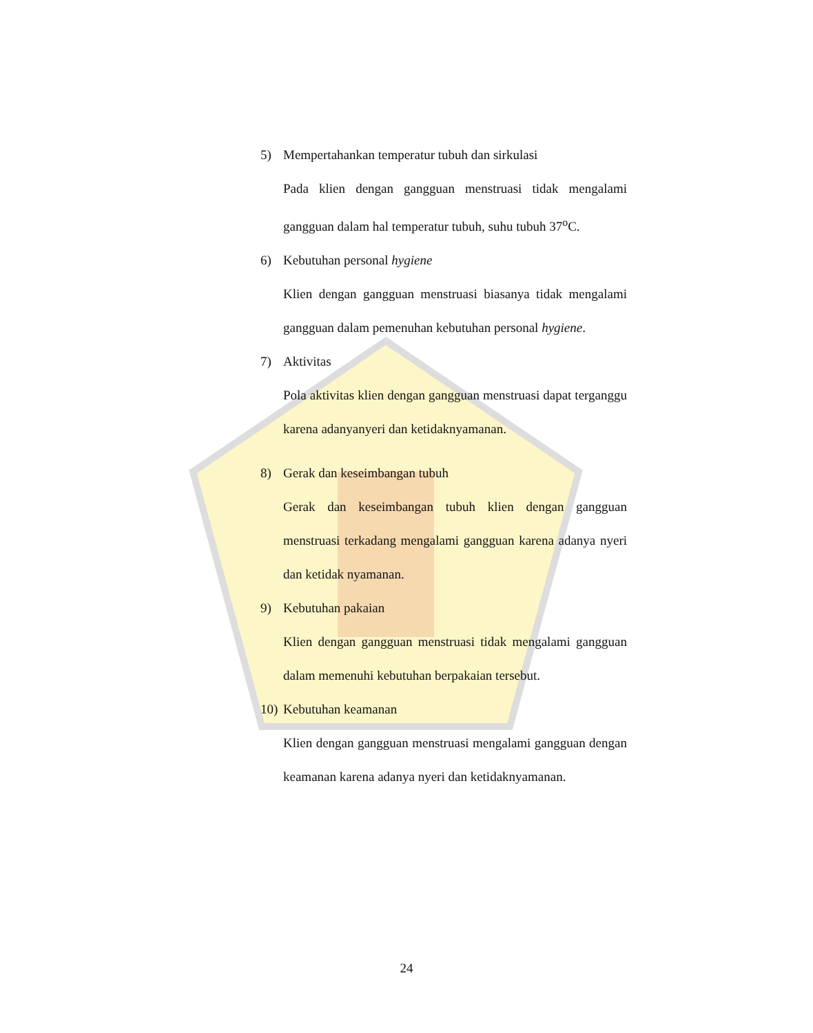5) Mempertahankan temperatur tubuh dan sirkulasi
Pada klien dengan gangguan menstruasi tidak mengalami gangguan dalam hal temperatur tubuh, suhu tubuh 37<sup>o</sup>C.
6) Kebutuhan personal hygiene
Klien dengan gangguan menstruasi biasanya tidak mengalami gangguan dalam pemenuhan kebutuhan personal hygiene.
7) Aktivitas
Pola aktivitas klien dengan gangguan menstruasi dapat terganggu karena adanyanyeri dan ketidaknyamanan.
8) Gerak dan keseimbangan tubuh
Gerak dan keseimbangan tubuh klien dengan gangguan menstruasi terkadang mengalami gangguan karena adanya nyeri dan ketidak nyamanan.
9) Kebutuhan pakaian
Klien dengan gangguan menstruasi tidak mengalami gangguan dalam memenuhi kebutuhan berpakaian tersebut.
10) Kebutuhan keamanan
Klien dengan gangguan menstruasi mengalami gangguan dengan keamanan karena adanya nyeri dan ketidaknyamanan.
24